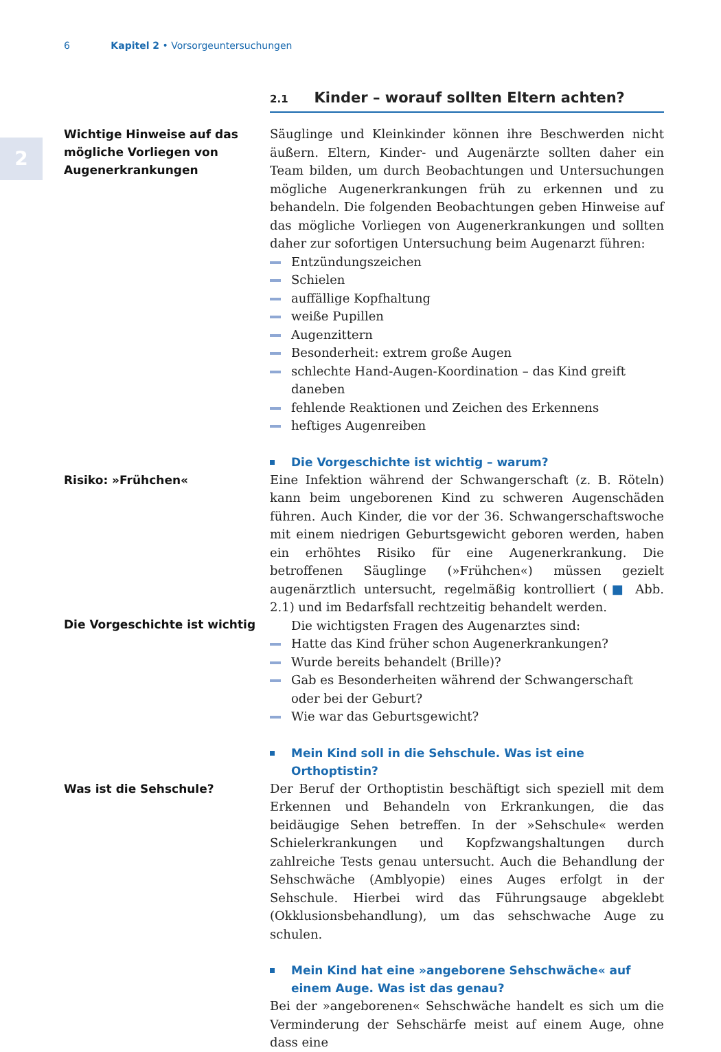6 Kapitel 2 • Vorsorgeuntersuchungen
2
2.1 Kinder – worauf sollten Eltern achten?
Wichtige Hinweise auf das mögliche Vorliegen von Augenerkrankungen
Säuglinge und Kleinkinder können ihre Beschwerden nicht äußern. Eltern, Kinder- und Augenärzte sollten daher ein Team bilden, um durch Beobachtungen und Untersuchungen mögliche Augenerkrankungen früh zu erkennen und zu behandeln. Die folgenden Beobachtungen geben Hinweise auf das mögliche Vorliegen von Augenerkrankungen und sollten daher zur sofortigen Untersuchung beim Augenarzt führen:
Entzündungszeichen
Schielen
auffällige Kopfhaltung
weiße Pupillen
Augenzittern
Besonderheit: extrem große Augen
schlechte Hand-Augen-Koordination – das Kind greift daneben
fehlende Reaktionen und Zeichen des Erkennens
heftiges Augenreiben
Die Vorgeschichte ist wichtig – warum?
Risiko: »Frühchen«
Die Vorgeschichte ist wichtig
Eine Infektion während der Schwangerschaft (z. B. Röteln) kann beim ungeborenen Kind zu schweren Augenschäden führen. Auch Kinder, die vor der 36. Schwangerschaftswoche mit einem niedrigen Geburtsgewicht geboren werden, haben ein erhöhtes Risiko für eine Augenerkrankung. Die betroffenen Säuglinge (»Frühchen«) müssen gezielt augenärztlich untersucht, regelmäßig kontrolliert (■ Abb. 2.1) und im Bedarfsfall rechtzeitig behandelt werden.
Die wichtigsten Fragen des Augenarztes sind:
Hatte das Kind früher schon Augenerkrankungen?
Wurde bereits behandelt (Brille)?
Gab es Besonderheiten während der Schwangerschaft oder bei der Geburt?
Wie war das Geburtsgewicht?
Mein Kind soll in die Sehschule. Was ist eine Orthoptistin?
Was ist die Sehschule?
Der Beruf der Orthoptistin beschäftigt sich speziell mit dem Erkennen und Behandeln von Erkrankungen, die das beidäugige Sehen betreffen. In der »Sehschule« werden Schielerkrankungen und Kopfzwangshaltungen durch zahlreiche Tests genau untersucht. Auch die Behandlung der Sehschwäche (Amblyopie) eines Auges erfolgt in der Sehschule. Hierbei wird das Führungsauge abgeklebt (Okklusionsbehandlung), um das sehschwache Auge zu schulen.
Mein Kind hat eine »angeborene Sehschwäche« auf einem Auge. Was ist das genau?
Bei der »angeborenen« Sehschwäche handelt es sich um die Verminderung der Sehschärfe meist auf einem Auge, ohne dass eine